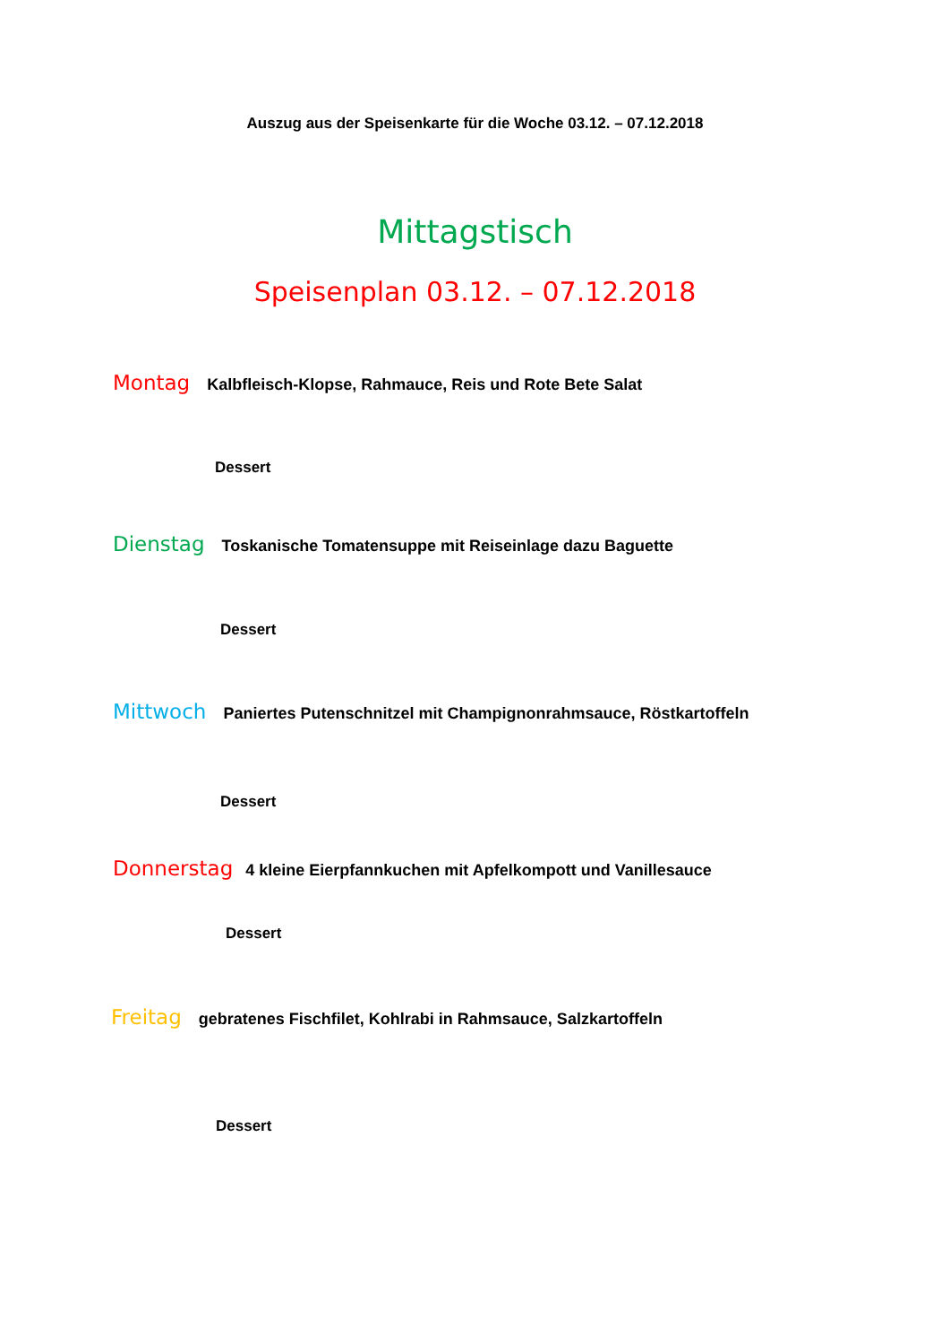Auszug aus der Speisenkarte für die Woche 03.12. – 07.12.2018
Mittagstisch
Speisenplan 03.12. – 07.12.2018
Montag Kalbfleisch-Klopse, Rahmauce, Reis und Rote Bete Salat
Dessert
Dienstag Toskanische Tomatensuppe mit Reiseinlage dazu Baguette
Dessert
Mittwoch Paniertes Putenschnitzel mit Champignonrahmsauce, Röstkartoffeln
Dessert
Donnerstag 4 kleine Eierpfannkuchen mit Apfelkompott und Vanillesauce
Dessert
Freitag gebratenes Fischfilet, Kohlrabi in Rahmsauce, Salzkartoffeln
Dessert